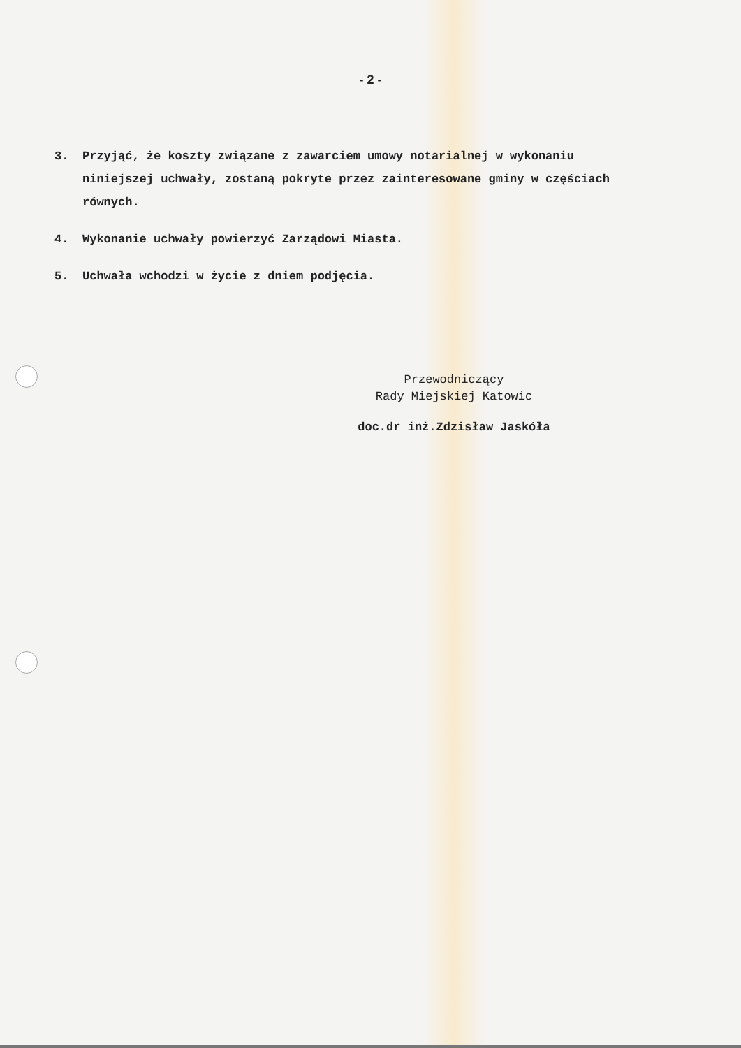- 2 -
3. Przyjąć, że koszty związane z zawarciem umowy notarialnej w wykonaniu niniejszej uchwały, zostaną pokryte przez zainteresowane gminy w częściach równych.
4. Wykonanie uchwały powierzyć Zarządowi Miasta.
5. Uchwała wchodzi w życie z dniem podjęcia.
Przewodniczący
Rady Miejskiej Katowic
doc.dr inż.Zdzisław Jaskóła